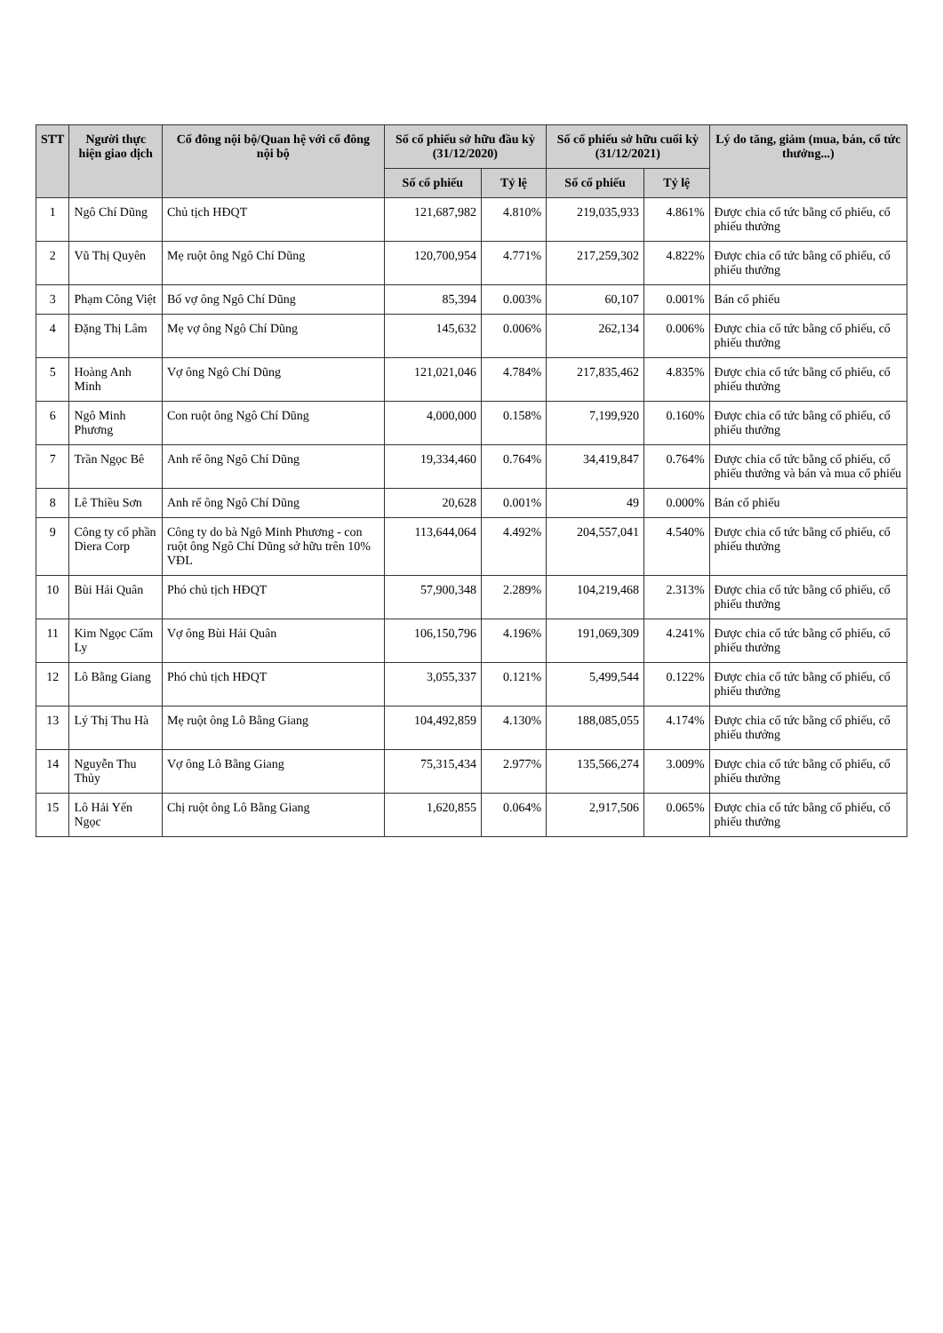| STT | Người thực hiện giao dịch | Cổ đông nội bộ/Quan hệ với cổ đông nội bộ | Số cổ phiếu sở hữu đầu kỳ (31/12/2020) | | Số cổ phiếu sở hữu cuối kỳ (31/12/2021) | | Lý do tăng, giảm (mua, bán, cổ tức thưởng...) |
| --- | --- | --- | --- | --- | --- | --- | --- |
| | | | Số cổ phiếu | Tỷ lệ | Số cổ phiếu | Tỷ lệ | |
| 1 | Ngô Chí Dũng | Chủ tịch HĐQT | 121,687,982 | 4.810% | 219,035,933 | 4.861% | Được chia cổ tức bằng cổ phiếu, cổ phiếu thưởng |
| 2 | Vũ Thị Quyên | Mẹ ruột ông Ngô Chí Dũng | 120,700,954 | 4.771% | 217,259,302 | 4.822% | Được chia cổ tức bằng cổ phiếu, cổ phiếu thưởng |
| 3 | Phạm Công Việt | Bố vợ ông Ngô Chí Dũng | 85,394 | 0.003% | 60,107 | 0.001% | Bán cổ phiếu |
| 4 | Đặng Thị Lâm | Mẹ vợ ông Ngô Chí Dũng | 145,632 | 0.006% | 262,134 | 0.006% | Được chia cổ tức bằng cổ phiếu, cổ phiếu thưởng |
| 5 | Hoàng Anh Minh | Vợ ông Ngô Chí Dũng | 121,021,046 | 4.784% | 217,835,462 | 4.835% | Được chia cổ tức bằng cổ phiếu, cổ phiếu thưởng |
| 6 | Ngô Minh Phương | Con ruột ông Ngô Chí Dũng | 4,000,000 | 0.158% | 7,199,920 | 0.160% | Được chia cổ tức bằng cổ phiếu, cổ phiếu thưởng |
| 7 | Trần Ngọc Bê | Anh rể ông Ngô Chí Dũng | 19,334,460 | 0.764% | 34,419,847 | 0.764% | Được chia cổ tức bằng cổ phiếu, cổ phiếu thưởng và bán và mua cổ phiếu |
| 8 | Lê Thiều Sơn | Anh rể ông Ngô Chí Dũng | 20,628 | 0.001% | 49 | 0.000% | Bán cổ phiếu |
| 9 | Công ty cổ phần Diera Corp | Công ty do bà Ngô Minh Phương - con ruột ông Ngô Chí Dũng sở hữu trên 10% VĐL | 113,644,064 | 4.492% | 204,557,041 | 4.540% | Được chia cổ tức bằng cổ phiếu, cổ phiếu thưởng |
| 10 | Bùi Hải Quân | Phó chủ tịch HĐQT | 57,900,348 | 2.289% | 104,219,468 | 2.313% | Được chia cổ tức bằng cổ phiếu, cổ phiếu thưởng |
| 11 | Kim Ngọc Cẩm Ly | Vợ ông Bùi Hải Quân | 106,150,796 | 4.196% | 191,069,309 | 4.241% | Được chia cổ tức bằng cổ phiếu, cổ phiếu thưởng |
| 12 | Lô Bằng Giang | Phó chủ tịch HĐQT | 3,055,337 | 0.121% | 5,499,544 | 0.122% | Được chia cổ tức bằng cổ phiếu, cổ phiếu thưởng |
| 13 | Lý Thị Thu Hà | Mẹ ruột ông Lô Bằng Giang | 104,492,859 | 4.130% | 188,085,055 | 4.174% | Được chia cổ tức bằng cổ phiếu, cổ phiếu thưởng |
| 14 | Nguyễn Thu Thủy | Vợ ông Lô Bằng Giang | 75,315,434 | 2.977% | 135,566,274 | 3.009% | Được chia cổ tức bằng cổ phiếu, cổ phiếu thưởng |
| 15 | Lô Hải Yến Ngọc | Chị ruột ông Lô Bằng Giang | 1,620,855 | 0.064% | 2,917,506 | 0.065% | Được chia cổ tức bằng cổ phiếu, cổ phiếu thưởng |